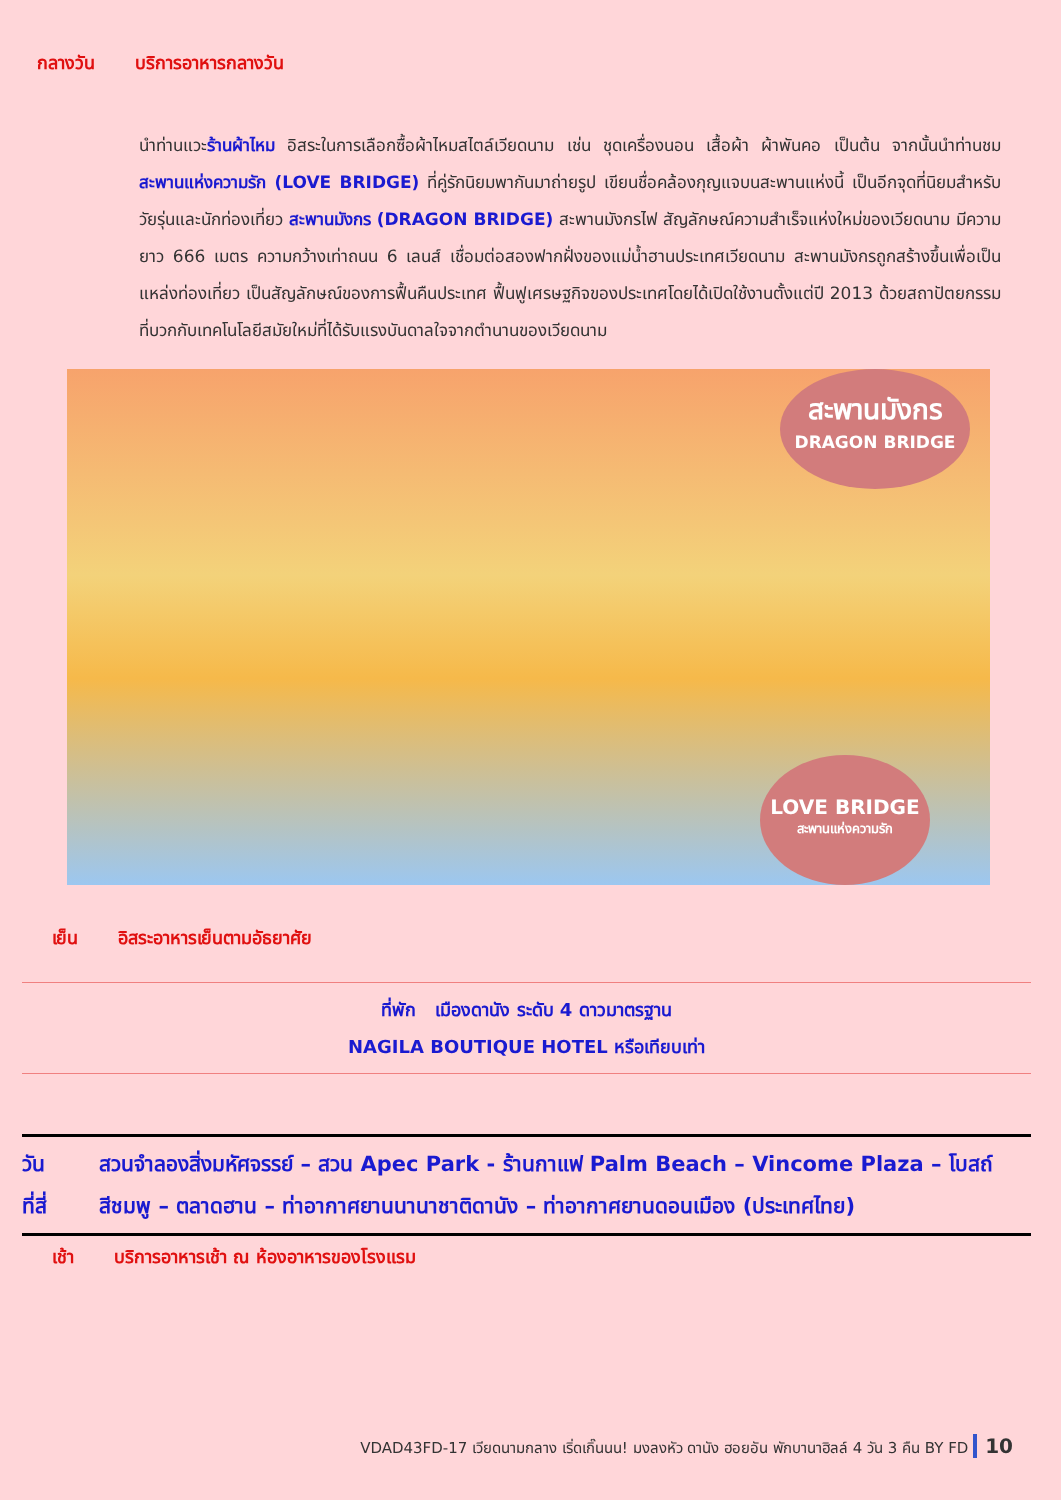กลางวัน บริการอาหารกลางวัน
นำท่านแวะร้านผ้าไหม อิสระในการเลือกซื้อผ้าไหมสไตล์เวียดนาม เช่น ชุดเครื่องนอน เสื้อผ้า ผ้าพันคอ เป็นต้น จากนั้นนำท่านชม สะพานแห่งความรัก (LOVE BRIDGE) ที่คู่รักนิยมพากันมาถ่ายรูป เขียนชื่อคล้องกุญแจบนสะพานแห่งนี้ เป็นอีกจุดที่นิยมสำหรับวัยรุ่นและนักท่องเที่ยว สะพานมังกร (DRAGON BRIDGE) สะพานมังกรไฟ สัญลักษณ์ความสำเร็จแห่งใหม่ของเวียดนาม มีความยาว 666 เมตร ความกว้างเท่าถนน 6 เลนส์ เชื่อมต่อสองฟากฝั่งของแม่น้ำฮานประเทศเวียดนาม สะพานมังกรถูกสร้างขึ้นเพื่อเป็นแหล่งท่องเที่ยว เป็นสัญลักษณ์ของการฟื้นคืนประเทศ ฟื้นฟูเศรษฐกิจของประเทศโดยได้เปิดใช้งานตั้งแต่ปี 2013 ด้วยสถาปัตยกรรมที่บวกกับเทคโนโลยีสมัยใหม่ที่ได้รับแรงบันดาลใจจากตำนานของเวียดนาม
สะพานมังกร
DRAGON BRIDGE
LOVE BRIDGE
สะพานแห่งความรัก
เย็น อิสระอาหารเย็นตามอัธยาศัย
ที่พัก เมืองดานัง ระดับ 4 ดาวมาตรฐาน
NAGILA BOUTIQUE HOTEL หรือเทียบเท่า
วันที่สี่ สวนจำลองสิ่งมหัศจรรย์ – สวน Apec Park - ร้านกาแฟ Palm Beach – Vincome Plaza – โบสถ์สีชมพู – ตลาดฮาน – ท่าอากาศยานนานาชาติดานัง – ท่าอากาศยานดอนเมือง (ประเทศไทย)
เช้า บริการอาหารเช้า ณ ห้องอาหารของโรงแรม
VDAD43FD-17 เวียดนามกลาง เริ่ดเกิ๊นนน! มงลงหัว ดานัง ฮอยอัน พักบานาฮิลล์ 4 วัน 3 คืน BY FD 10